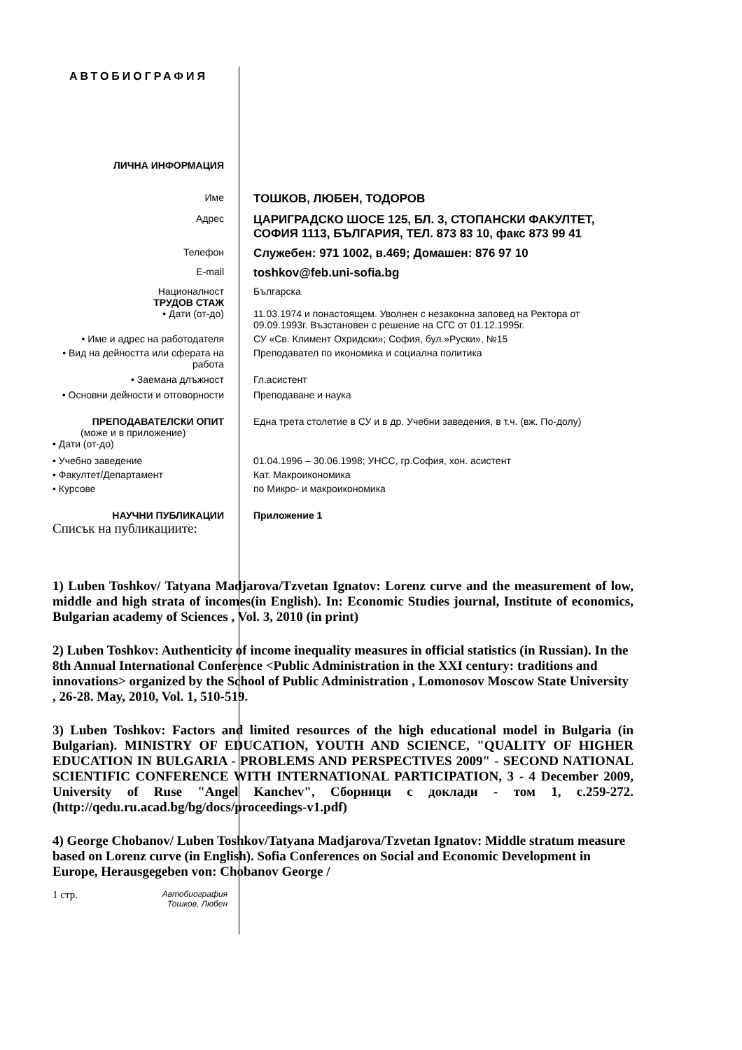АВТОБИОГРАФИЯ
ЛИЧНА ИНФОРМАЦИЯ
Име
ТОШКОВ, ЛЮБЕН, ТОДОРОВ
Адрес
ЦАРИГРАДСКО ШОСЕ 125, БЛ. 3, СТОПАНСКИ ФАКУЛТЕТ, СОФИЯ 1113, БЪЛГАРИЯ, ТЕЛ. 873 83 10, факс 873 99 41
Телефон
Служебен: 971 1002, в.469; Домашен: 876 97 10
E-mail
toshkov@feb.uni-sofia.bg
Националност Българска
ТРУДОВ СТАЖ
• Дати (от-до) 11.03.1974 и понастоящем. Уволнен с незаконна заповед на Ректора от 09.09.1993г. Възстановен с решение на СГС от 01.12.1995г.
• Име и адрес на работодателя СУ «Св. Климент Охридски»; София, бул.»Руски», №15
• Вид на дейността или сферата на работа
Преподавател по икономика и социална политика
• Заемана длъжност Гл.асистент
• Основни дейности и отговорности
Преподаване и наука
ПРЕПОДАВАТЕЛСКИ ОПИТ Една трета столетие в СУ и в др. Учебни заведения, в т.ч. (вж. По-долу)
(може и в приложение)
• Дати (от-до)
• Учебно заведение 01.04.1996 – 30.06.1998; УНСС, гр.София, хон. асистент
• Факултет/Департамент Кат. Макроикономика
• Курсове по Микро- и макроикономика
НАУЧНИ ПУБЛИКАЦИИ Приложение 1
Списък на публикациите:
1) Luben Toshkov/ Tatyana Madjarova/Tzvetan Ignatov: Lorenz curve and the measurement of low, middle and high strata of incomes(in English). In: Economic Studies journal, Institute of economics, Bulgarian academy of Sciences , Vol. 3, 2010 (in print)
2) Luben Toshkov: Authenticity of income inequality measures in official statistics (in Russian). In the 8th Annual International Conference <Public Administration in the XXI century: traditions and innovations> organized by the School of Public Administration , Lomonosov Moscow State University , 26-28. May, 2010, Vol. 1, 510-519.
3) Luben Toshkov: Factors and limited resources of the high educational model in Bulgaria (in Bulgarian). MINISTRY OF EDUCATION, YOUTH AND SCIENCE, "QUALITY OF HIGHER EDUCATION IN BULGARIA - PROBLEMS AND PERSPECTIVES 2009" - SECOND NATIONAL SCIENTIFIC CONFERENCE WITH INTERNATIONAL PARTICIPATION, 3 - 4 December 2009, University of Ruse "Angel Kanchev", Сборници с доклади - том 1, с.259-272. (http://qedu.ru.acad.bg/bg/docs/proceedings-v1.pdf)
4) George Chobanov/ Luben Toshkov/Tatyana Madjarova/Tzvetan Ignatov: Middle stratum measure based on Lorenz curve (in English). Sofia Conferences on Social and Economic Development in Europe, Herausgegeben von: Chobanov George /
1 стр.
Автобиография Тошков, Любен